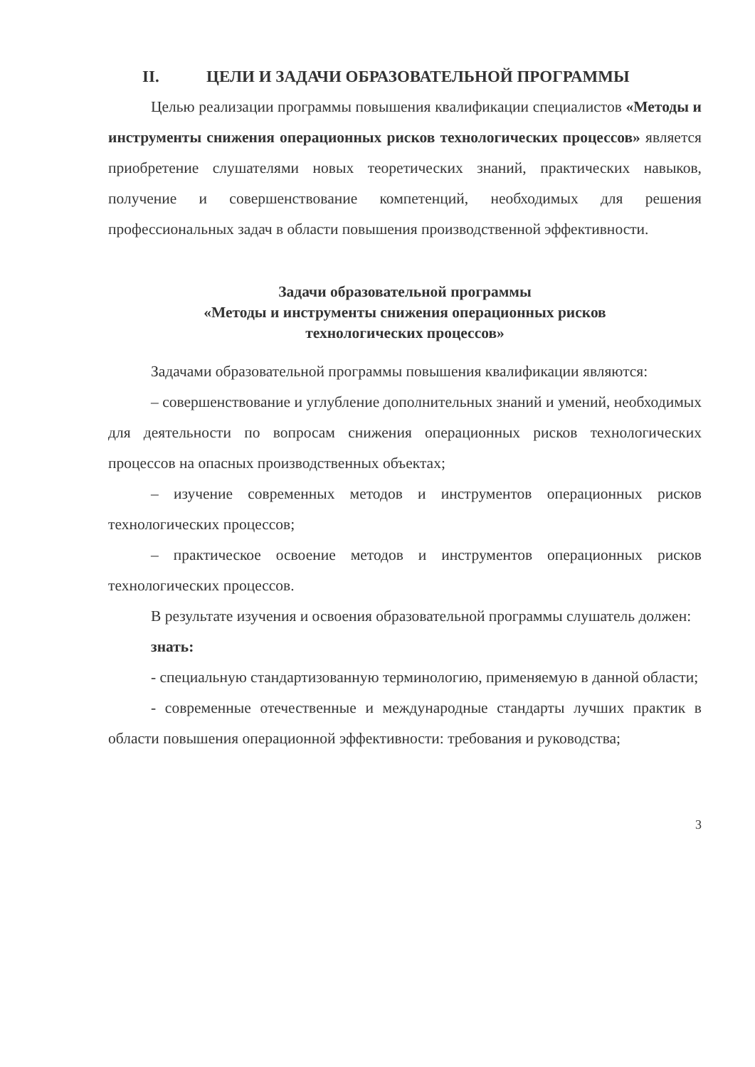II. ЦЕЛИ И ЗАДАЧИ ОБРАЗОВАТЕЛЬНОЙ ПРОГРАММЫ
Целью реализации программы повышения квалификации специалистов «Методы и инструменты снижения операционных рисков технологических процессов» является приобретение слушателями новых теоретических знаний, практических навыков, получение и совершенствование компетенций, необходимых для решения профессиональных задач в области повышения производственной эффективности.
Задачи образовательной программы
«Методы и инструменты снижения операционных рисков
технологических процессов»
Задачами образовательной программы повышения квалификации являются:
– совершенствование и углубление дополнительных знаний и умений, необходимых для деятельности по вопросам снижения операционных рисков технологических процессов на опасных производственных объектах;
– изучение современных методов и инструментов операционных рисков технологических процессов;
– практическое освоение методов и инструментов операционных рисков технологических процессов.
В результате изучения и освоения образовательной программы слушатель должен:
знать:
- специальную стандартизованную терминологию, применяемую в данной области;
- современные отечественные и международные стандарты лучших практик в области повышения операционной эффективности: требования и руководства;
3